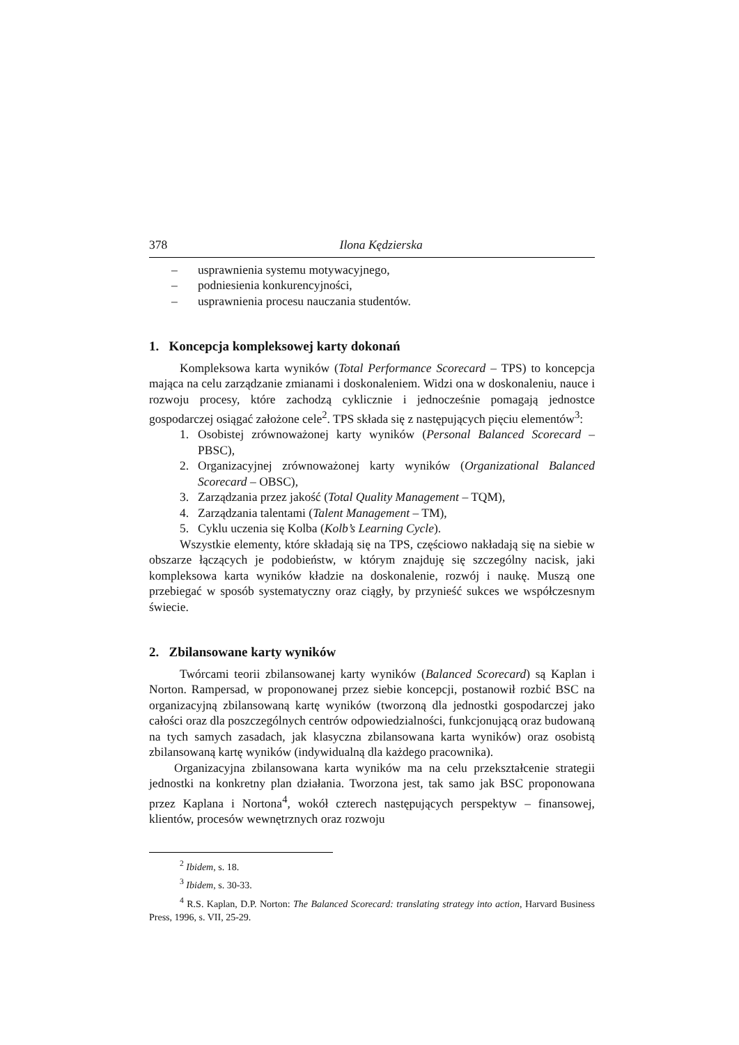378 Ilona Kędzierska
– usprawnienia systemu motywacyjnego,
– podniesienia konkurencyjności,
– usprawnienia procesu nauczania studentów.
1. Koncepcja kompleksowej karty dokonań
Kompleksowa karta wyników (Total Performance Scorecard – TPS) to koncepcja mająca na celu zarządzanie zmianami i doskonaleniem. Widzi ona w doskonaleniu, nauce i rozwoju procesy, które zachodzą cyklicznie i jednocześnie pomagają jednostce gospodarczej osiągać założone cele<sup>2</sup>. TPS składa się z następujących pięciu elementów<sup>3</sup>:
1. Osobistej zrównoważonej karty wyników (Personal Balanced Scorecard – PBSC),
2. Organizacyjnej zrównoważonej karty wyników (Organizational Balanced Scorecard – OBSC),
3. Zarządzania przez jakość (Total Quality Management – TQM),
4. Zarządzania talentami (Talent Management – TM),
5. Cyklu uczenia się Kolba (Kolb’s Learning Cycle).
Wszystkie elementy, które składają się na TPS, częściowo nakładają się na siebie w obszarze łączących je podobieństw, w którym znajduję się szczególny nacisk, jaki kompleksowa karta wyników kładzie na doskonalenie, rozwój i naukę. Muszą one przebiegać w sposób systematyczny oraz ciągły, by przynieść sukces we współczesnym świecie.
2. Zbilansowane karty wyników
Twórcami teorii zbilansowanej karty wyników (Balanced Scorecard) są Kaplan i Norton. Rampersad, w proponowanej przez siebie koncepcji, postanowił rozbić BSC na organizacyjną zbilansowaną kartę wyników (tworzoną dla jednostki gospodarczej jako całości oraz dla poszczególnych centrów odpowiedzialności, funkcjonującą oraz budowaną na tych samych zasadach, jak klasyczna zbilansowana karta wyników) oraz osobistą zbilansowaną kartę wyników (indywidualną dla każdego pracownika).
Organizacyjna zbilansowana karta wyników ma na celu przekształcenie strategii jednostki na konkretny plan działania. Tworzona jest, tak samo jak BSC proponowana przez Kaplana i Nortona<sup>4</sup>, wokół czterech następujących perspektyw – finansowej, klientów, procesów wewnętrznych oraz rozwoju
<sup>2</sup> Ibidem, s. 18.
<sup>3</sup> Ibidem, s. 30-33.
<sup>4</sup> R.S. Kaplan, D.P. Norton: The Balanced Scorecard: translating strategy into action, Harvard Business Press, 1996, s. VII, 25-29.